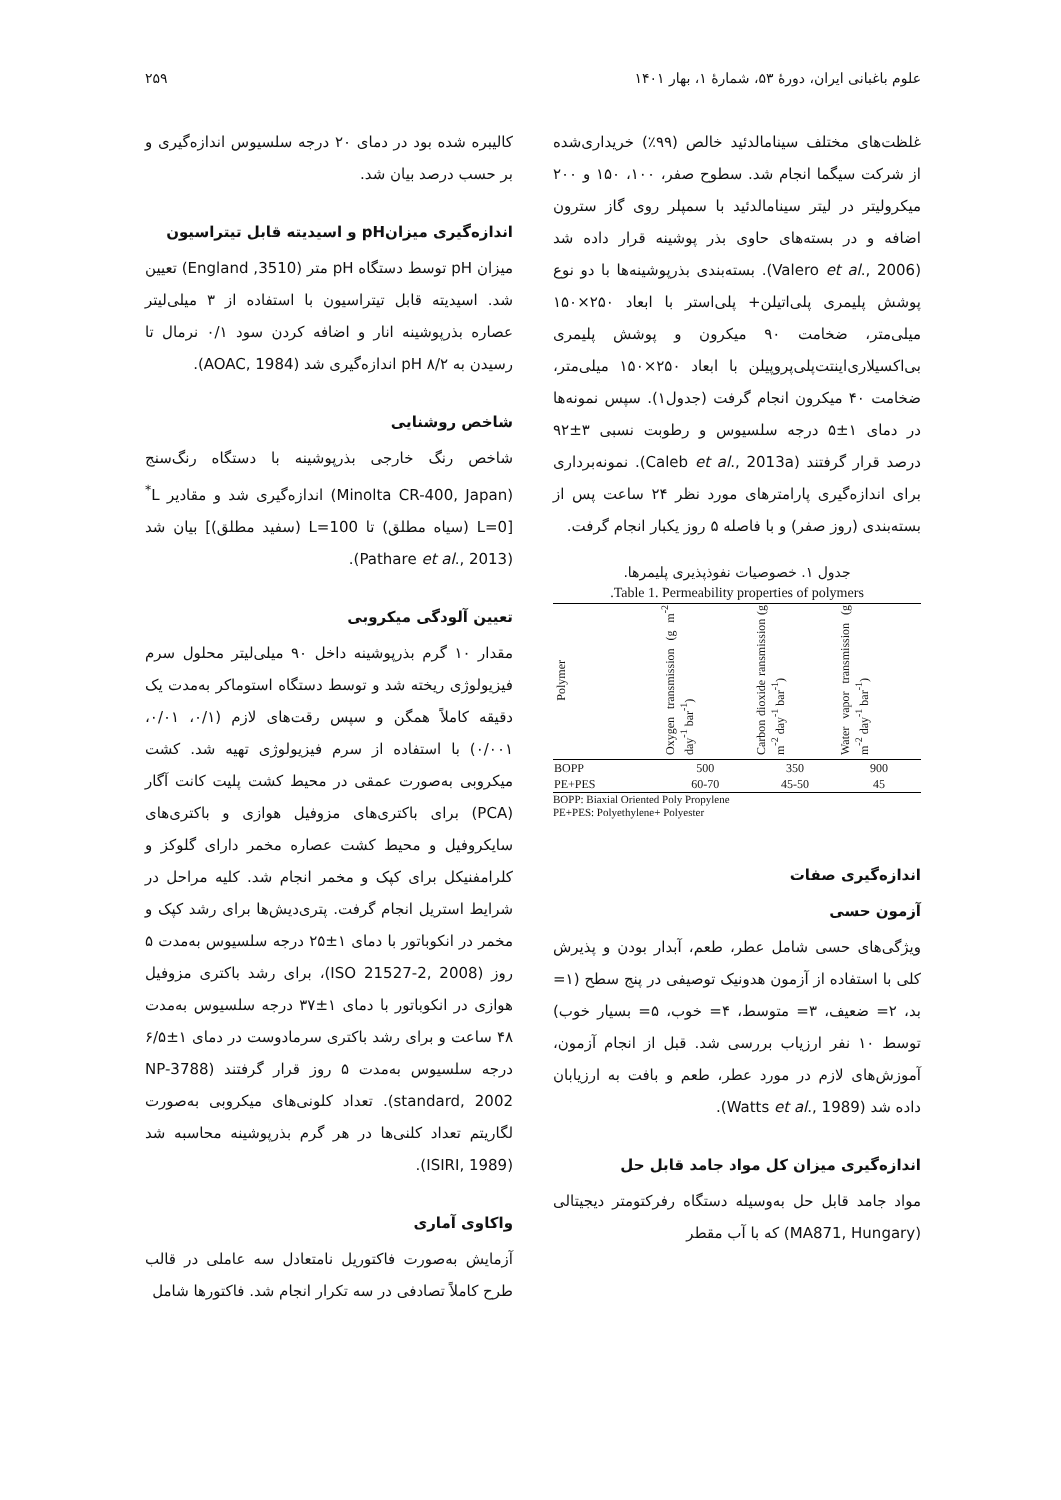علوم باغبانی ایران، دورهٔ ۵۳، شمارهٔ ۱، بهار ۱۴۰۱ ۲۵۹
غلظت‌های مختلف سینامالدئید خالص (۹۹٪) خریداری‌شده از شرکت سیگما انجام شد. سطوح صفر، ۱۰۰، ۱۵۰ و ۲۰۰ میکرولیتر در لیتر سینامالدئید با سمپلر روی گاز سترون اضافه و در بسته‌های حاوی بذر پوشینه قرار داده شد (Valero et al., 2006). بسته‌بندی بذرپوشینه‌ها با دو نوع پوشش پلیمری پلی‌اتیلن+ پلی‌استر با ابعاد ۲۵۰×۱۵۰ میلی‌متر، ضخامت ۹۰ میکرون و پوشش پلیمری بی‌اکسیلاری‌اینتت‌پلی‌پروپیلن با ابعاد ۲۵۰×۱۵۰ میلی‌متر، ضخامت ۴۰ میکرون انجام گرفت (جدول۱). سپس نمونه‌ها در دمای ۱±۵ درجه سلسیوس و رطوبت نسبی ۳±۹۲ درصد قرار گرفتند (Caleb et al., 2013a). نمونه‌برداری برای اندازه‌گیری پارامترهای مورد نظر ۲۴ ساعت پس از بسته‌بندی (روز صفر) و با فاصله ۵ روز یکبار انجام گرفت.
جدول ۱. خصوصیات نفوذپذیری پلیمرها.
Table 1. Permeability properties of polymers.
| Polymer | Oxygen transmission (g m<sup>-2</sup> day<sup>-1</sup> bar<sup>-1</sup>) | Carbon dioxide ransmission (g m<sup>-2</sup> day<sup>-1</sup> bar<sup>-1</sup>) | Water vapor transmission (g m<sup>-2</sup> day<sup>-1</sup> bar<sup>-1</sup>) |
| --- | --- | --- | --- |
| BOPP | 500 | 350 | 900 |
| PE+PES | 60-70 | 45-50 | 45 |
BOPP: Biaxial Oriented Poly Propylene
PE+PES: Polyethylene+ Polyester
اندازه‌گیری صفات
آزمون حسی
ویژگی‌های حسی شامل عطر، طعم، آبدار بودن و پذیرش کلی با استفاده از آزمون هدونیک توصیفی در پنج سطح (۱= بد، ۲= ضعیف، ۳= متوسط، ۴= خوب، ۵= بسیار خوب) توسط ۱۰ نفر ارزیاب بررسی شد. قبل از انجام آزمون، آموزش‌های لازم در مورد عطر، طعم و بافت به ارزیابان داده شد (Watts et al., 1989).
اندازه‌گیری میزان کل مواد جامد قابل حل
مواد جامد قابل حل به‌وسیله دستگاه رفرکتومتر دیجیتالی (MA871, Hungary) که با آب مقطر
کالیبره شده بود در دمای ۲۰ درجه سلسیوس اندازه‌گیری و بر حسب درصد بیان شد.
اندازه‌گیری میزانpH و اسیدیته قابل تیتراسیون
میزان pH توسط دستگاه pH متر (3510, England) تعیین شد. اسیدیته قابل تیتراسیون با استفاده از ۳ میلی‌لیتر عصاره بذرپوشینه انار و اضافه کردن سود ۰/۱ نرمال تا رسیدن به pH ۸/۲ اندازه‌گیری شد (AOAC, 1984).
شاخص روشنایی
شاخص رنگ خارجی بذرپوشینه با دستگاه رنگ‌سنج (Minolta CR-400, Japan) اندازه‌گیری شد و مقادیر L<sup>*</sup> [L=0 (سیاه مطلق) تا L=100 (سفید مطلق)] بیان شد (Pathare et al., 2013).
تعیین آلودگی میکروبی
مقدار ۱۰ گرم بذرپوشینه داخل ۹۰ میلی‌لیتر محلول سرم فیزیولوژی ریخته شد و توسط دستگاه استوماکر به‌مدت یک دقیقه کاملاً همگن و سپس رقت‌های لازم (۰/۱، ۰/۰۱، ۰/۰۰۱) با استفاده از سرم فیزیولوژی تهیه شد. کشت میکروبی به‌صورت عمقی در محیط کشت پلیت کانت آگار (PCA) برای باکتری‌های مزوفیل هوازی و باکتری‌های سایکروفیل و محیط کشت عصاره مخمر دارای گلوکز و کلرامفنیکل برای کپک و مخمر انجام شد. کلیه مراحل در شرایط استریل انجام گرفت. پتری‌دیش‌ها برای رشد کپک و مخمر در انکوباتور با دمای ۱±۲۵ درجه سلسیوس به‌مدت ۵ روز (ISO 21527-2, 2008)، برای رشد باکتری مزوفیل هوازی در انکوباتور با دمای ۱±۳۷ درجه سلسیوس به‌مدت ۴۸ ساعت و برای رشد باکتری سرمادوست در دمای ۱±۶/۵ درجه سلسیوس به‌مدت ۵ روز قرار گرفتند (NP-3788 standard, 2002). تعداد کلونی‌های میکروبی به‌صورت لگاریتم تعداد کلنی‌ها در هر گرم بذرپوشینه محاسبه شد (ISIRI, 1989).
واکاوی آماری
آزمایش به‌صورت فاکتوریل نامتعادل سه عاملی در قالب طرح کاملاً تصادفی در سه تکرار انجام شد. فاکتورها شامل